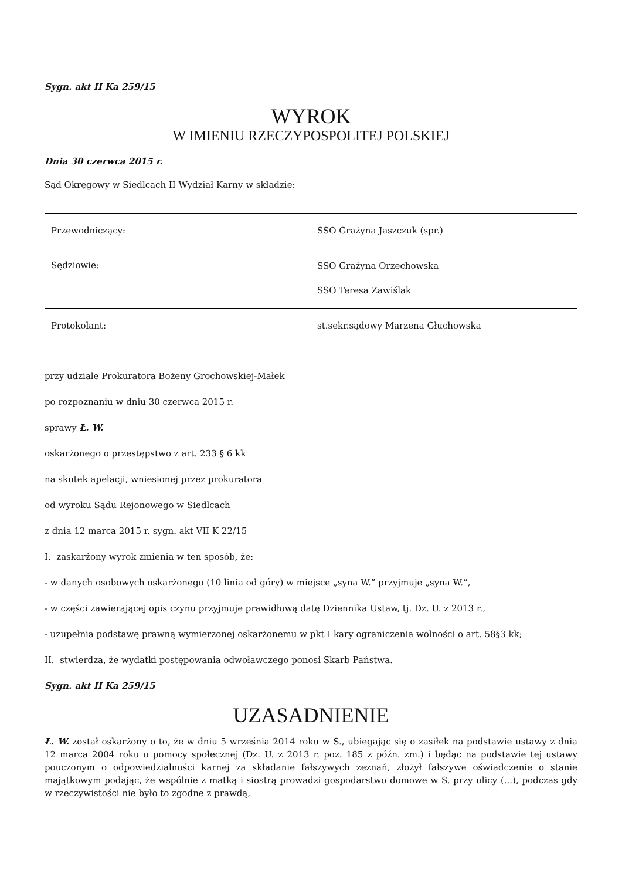Sygn. akt II Ka 259/15
WYROK
W IMIENIU RZECZYPOSPOLITEJ POLSKIEJ
Dnia 30 czerwca 2015 r.
Sąd Okręgowy w Siedlcach II Wydział Karny w składzie:
| Przewodniczący: | SSO Grażyna Jaszczuk (spr.) |
| Sędziowie: | SSO Grażyna Orzechowska SSO Teresa Zawiślak |
| Protokolant: | st.sekr.sądowy Marzena Głuchowska |
przy udziale Prokuratora Bożeny Grochowskiej-Małek
po rozpoznaniu w dniu 30 czerwca 2015 r.
sprawy Ł. W.
oskarżonego o przestępstwo z art. 233 § 6 kk
na skutek apelacji, wniesionej przez prokuratora
od wyroku Sądu Rejonowego w Siedlcach
z dnia 12 marca 2015 r. sygn. akt VII K 22/15
I. zaskarżony wyrok zmienia w ten sposób, że:
- w danych osobowych oskarżonego (10 linia od góry) w miejsce „syna W.” przyjmuje „syna W.”,
- w części zawierającej opis czynu przyjmuje prawidłową datę Dziennika Ustaw, tj. Dz. U. z 2013 r.,
- uzupełnia podstawę prawną wymierzonej oskarżonemu w pkt I kary ograniczenia wolności o art. 58§3 kk;
II. stwierdza, że wydatki postępowania odwoławczego ponosi Skarb Państwa.
Sygn. akt II Ka 259/15
UZASADNIENIE
Ł. W. został oskarżony o to, że w dniu 5 września 2014 roku w S., ubiegając się o zasiłek na podstawie ustawy z dnia 12 marca 2004 roku o pomocy społecznej (Dz. U. z 2013 r. poz. 185 z późn. zm.) i będąc na podstawie tej ustawy pouczonym o odpowiedzialności karnej za składanie fałszywych zeznań, złożył fałszywe oświadczenie o stanie majątkowym podając, że wspólnie z matką i siostrą prowadzi gospodarstwo domowe w S. przy ulicy (...), podczas gdy w rzeczywistości nie było to zgodne z prawdą,